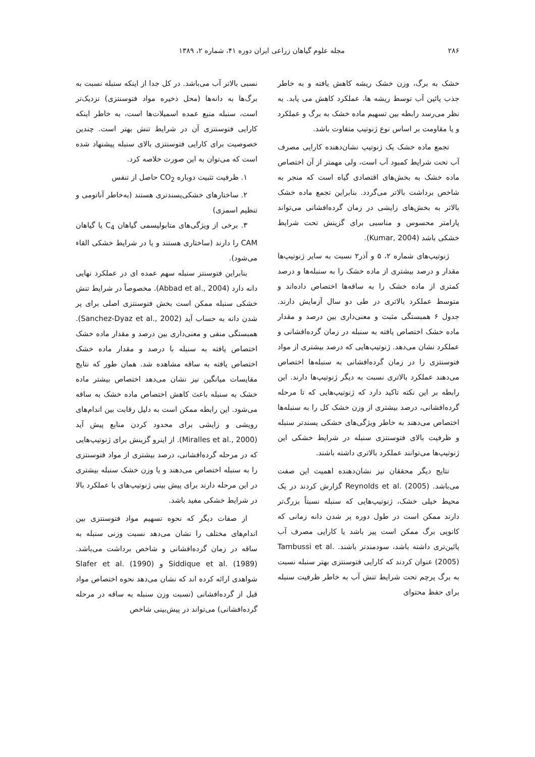۲۸۶ مجله علوم گیاهان زراعی ایران دوره ۴۱، شماره ۲، ۱۳۸۹
خشک به برگ، وزن خشک ریشه کاهش یافته و به خاطر جذب پائین آب توسط ریشه ها، عملکرد کاهش می یابد. به نظر می‌رسد رابطه بین تسهیم ماده خشک به برگ و عملکرد و یا مقاومت بر اساس نوع ژنوتیپ متفاوت باشد.
تجمع ماده خشک یک ژنوتیپ نشان‌دهنده کارایی مصرف آب تحت شرایط کمبود آب است، ولی مهمتر از آن اختصاص ماده خشک به بخش‌های اقتصادی گیاه است که منجر به شاخص برداشت بالاتر می‌گردد. بنابراین تجمع ماده خشک بالاتر به بخش‌های زایشی در زمان گرده‌افشانی می‌تواند پارامتر محسوس و مناسبی برای گزینش تحت شرایط خشکی باشد (Kumar, 2004).
ژنوتیپ‌های شماره ۲، ۵ و آذر۲ نسبت به سایر ژنوتیپ‌ها مقدار و درصد بیشتری از ماده خشک را به سنبله‌ها و درصد کمتری از ماده خشک را به ساقه‌ها اختصاص داده‌اند و متوسط عملکرد بالاتری در طی دو سال آزمایش دارند. جدول ۶ همبستگی مثبت و معنی‌داری بین درصد و مقدار ماده خشک اختصاص یافته به سنبله در زمان گرده‌افشانی و عملکرد نشان می‌دهد. ژنوتیپ‌هایی که درصد بیشتری از مواد فتوسنتزی را در زمان گرده‌افشانی به سنبله‌ها اختصاص می‌دهند عملکرد بالاتری نسبت به دیگر ژنوتیپ‌ها دارند. این رابطه بر این نکته تاکید دارد که ژنوتیپ‌هایی که تا مرحله گرده‌افشانی، درصد بیشتری از وزن خشک کل را به سنبله‌ها اختصاص می‌دهند به خاطر ویژگی‌های خشکی پسندتر سنبله و ظرفیت بالای فتوسنتزی سنبله در شرایط خشکی این ژنوتیپ‌ها می‌توانند عملکرد بالاتری داشته باشند.
نتایج دیگر محققان نیز نشان‌دهنده اهمیت این صفت می‌باشد. Reynolds et al. (2005) گزارش کردند در یک محیط خیلی خشک، ژنوتیپ‌هایی که سنبله نسبتاً بزرگ‌تر دارند ممکن است در طول دوره پر شدن دانه زمانی که کانوپی برگ ممکن است پیر باشد یا کارایی مصرف آب پائین‌تری داشته باشد، سودمندتر باشند. Tambussi et al. (2005) عنوان کردند که کارایی فتوسنتزی بهتر سنبله نسبت به برگ پرچم تحت شرایط تنش آب به خاطر ظرفیت سنبله برای حفظ محتوای
نسبی بالاتر آب می‌باشد. در کل جدا از اینکه سنبله نسبت به برگ‌ها به دانه‌ها (محل ذخیره مواد فتوسنتزی) نزدیک‌تر است، سنبله منبع عمده اسمیلات‌ها است، به خاطر اینکه کارایی فتوسنتزی آن در شرایط تنش بهتر است. چندین خصوصیت برای کارایی فتوسنتزی بالای سنبله پیشنهاد شده است که می‌توان به این صورت خلاصه کرد.
۱. ظرفیت تثبیت دوباره CO<sub>2</sub> حاصل از تنفس
۲. ساختارهای خشکی‌پسندتری هستند (به‌خاطر آناتومی و تنظیم اسمزی)
۳. برخی از ویژگی‌های متابولیسمی گیاهان C<sub>4</sub> یا گیاهان CAM را دارند (ساختاری هستند و یا در شرایط خشکی القاء می‌شود).
بنابراین فتوسنتز سنبله سهم عمده ای در عملکرد نهایی دانه دارد (Abbad et al., 2004). مخصوصاً در شرایط تنش خشکی سنبله ممکن است بخش فتوسنتزی اصلی برای پر شدن دانه به حساب آید (Sanchez-Dyaz et al., 2002). همبستگی منفی و معنی‌داری بین درصد و مقدار ماده خشک اختصاص یافته به سنبله با درصد و مقدار ماده خشک اختصاص یافته به ساقه مشاهده شد. همان طور که نتایج مقایسات میانگین نیز نشان می‌دهد اختصاص بیشتر ماده خشک به سنبله باعث کاهش اختصاص ماده خشک به ساقه می‌شود. این رابطه ممکن است به دلیل رقابت بین اندام‌های رویشی و زایشی برای محدود کردن منابع پیش آید (Miralles et al., 2000). از اینرو گزینش برای ژنوتیپ‌هایی که در مرحله گرده‌افشانی، درصد بیشتری از مواد فتوسنتزی را به سنبله اختصاص می‌دهند و یا وزن خشک سنبله بیشتری در این مرحله دارند برای پیش بینی ژنوتیپ‌های با عملکرد بالا در شرایط خشکی مفید باشد.
از صفات دیگر که نحوه تسهیم مواد فتوسنتزی بین اندام‌های مختلف را نشان می‌دهد نسبت وزنی سنبله به ساقه در زمان گرده‌افشانی و شاخص برداشت می‌باشد. Siddique et al. (1989) و Slafer et al. (1990) شواهدی ارائه کرده اند که نشان می‌دهد نحوه اختصاص مواد قبل از گرده‌افشانی (نسبت وزن سنبله به ساقه در مرحله گرده‌افشانی) می‌تواند در پیش‌بینی شاخص